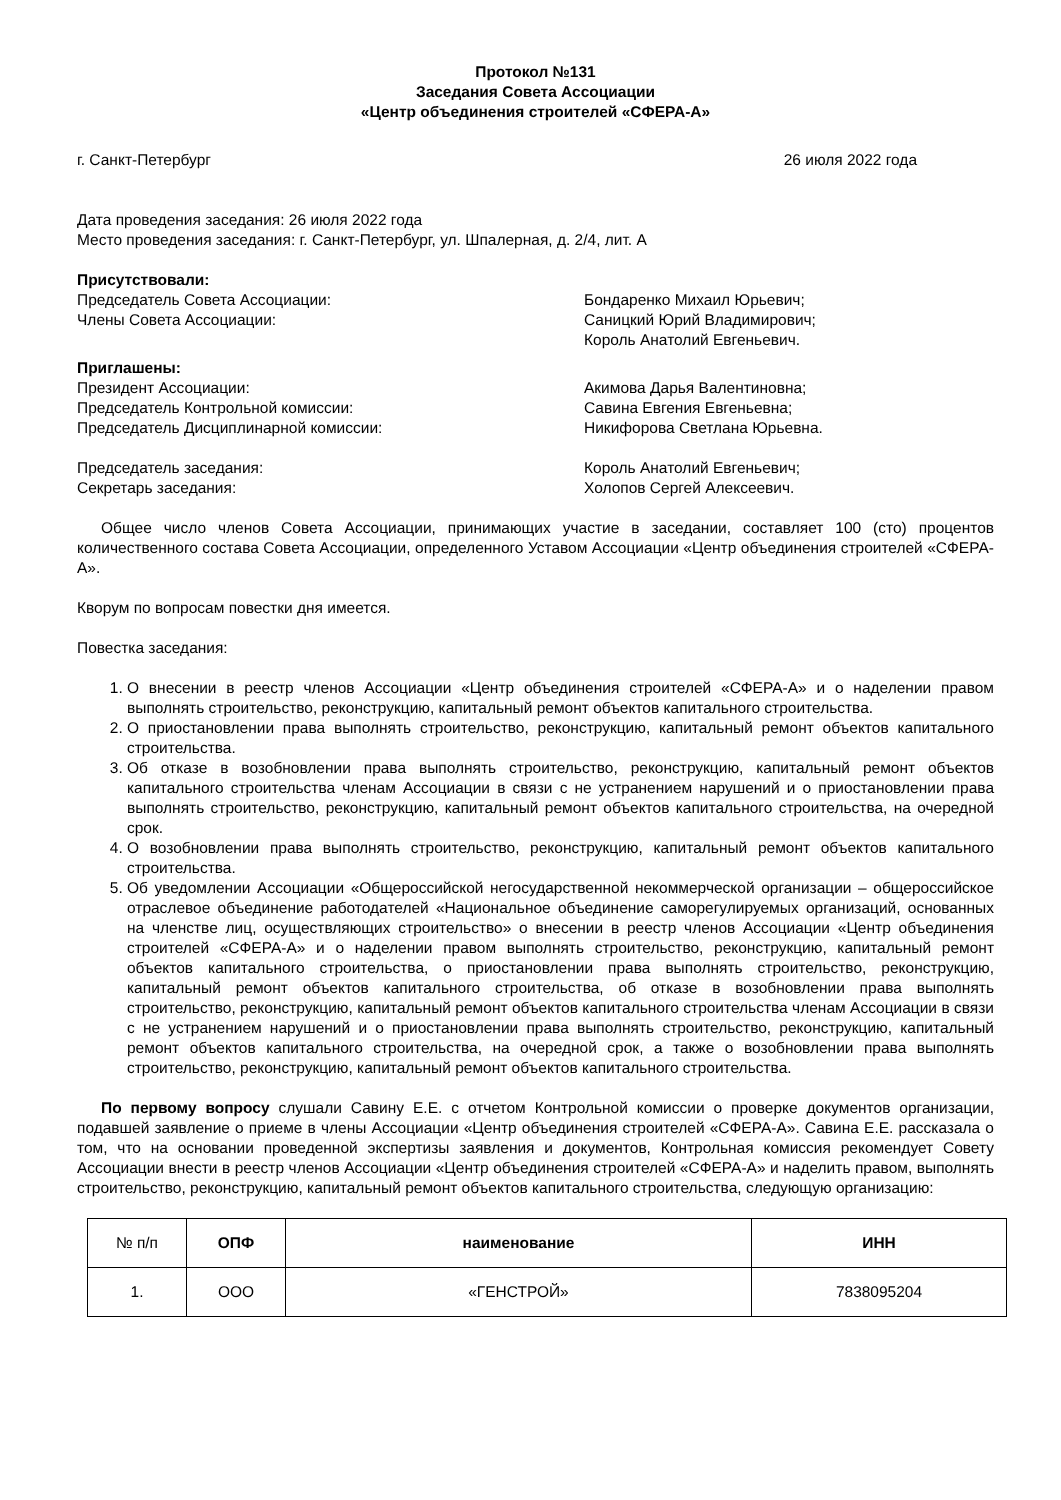Протокол №131
Заседания Совета Ассоциации
«Центр объединения строителей «СФЕРА-А»
г. Санкт-Петербург 26 июля 2022 года
Дата проведения заседания: 26 июля 2022 года
Место проведения заседания: г. Санкт-Петербург, ул. Шпалерная, д. 2/4, лит. А
Присутствовали:
Председатель Совета Ассоциации:
Члены Совета Ассоциации:
Бондаренко Михаил Юрьевич;
Саницкий Юрий Владимирович;
Король Анатолий Евгеньевич.
Приглашены:
Президент Ассоциации:
Председатель Контрольной комиссии:
Председатель Дисциплинарной комиссии:
Акимова Дарья Валентиновна;
Савина Евгения Евгеньевна;
Никифорова Светлана Юрьевна.
Председатель заседания:
Секретарь заседания:
Король Анатолий Евгеньевич;
Холопов Сергей Алексеевич.
Общее число членов Совета Ассоциации, принимающих участие в заседании, составляет 100 (сто) процентов количественного состава Совета Ассоциации, определенного Уставом Ассоциации «Центр объединения строителей «СФЕРА-А».
Кворум по вопросам повестки дня имеется.
Повестка заседания:
1. О внесении в реестр членов Ассоциации «Центр объединения строителей «СФЕРА-А» и о наделении правом выполнять строительство, реконструкцию, капитальный ремонт объектов капитального строительства.
2. О приостановлении права выполнять строительство, реконструкцию, капитальный ремонт объектов капитального строительства.
3. Об отказе в возобновлении права выполнять строительство, реконструкцию, капитальный ремонт объектов капитального строительства членам Ассоциации в связи с не устранением нарушений и о приостановлении права выполнять строительство, реконструкцию, капитальный ремонт объектов капитального строительства, на очередной срок.
4. О возобновлении права выполнять строительство, реконструкцию, капитальный ремонт объектов капитального строительства.
5. Об уведомлении Ассоциации «Общероссийской негосударственной некоммерческой организации – общероссийское отраслевое объединение работодателей «Национальное объединение саморегулируемых организаций, основанных на членстве лиц, осуществляющих строительство» о внесении в реестр членов Ассоциации «Центр объединения строителей «СФЕРА-А» и о наделении правом выполнять строительство, реконструкцию, капитальный ремонт объектов капитального строительства, о приостановлении права выполнять строительство, реконструкцию, капитальный ремонт объектов капитального строительства, об отказе в возобновлении права выполнять строительство, реконструкцию, капитальный ремонт объектов капитального строительства членам Ассоциации в связи с не устранением нарушений и о приостановлении права выполнять строительство, реконструкцию, капитальный ремонт объектов капитального строительства, на очередной срок, а также о возобновлении права выполнять строительство, реконструкцию, капитальный ремонт объектов капитального строительства.
По первому вопросу слушали Савину Е.Е. с отчетом Контрольной комиссии о проверке документов организации, подавшей заявление о приеме в члены Ассоциации «Центр объединения строителей «СФЕРА-А». Савина Е.Е. рассказала о том, что на основании проведенной экспертизы заявления и документов, Контрольная комиссия рекомендует Совету Ассоциации внести в реестр членов Ассоциации «Центр объединения строителей «СФЕРА-А» и наделить правом, выполнять строительство, реконструкцию, капитальный ремонт объектов капитального строительства, следующую организацию:
| № п/п | ОПФ | наименование | ИНН |
| --- | --- | --- | --- |
| 1. | ООО | «ГЕНСТРОЙ» | 7838095204 |